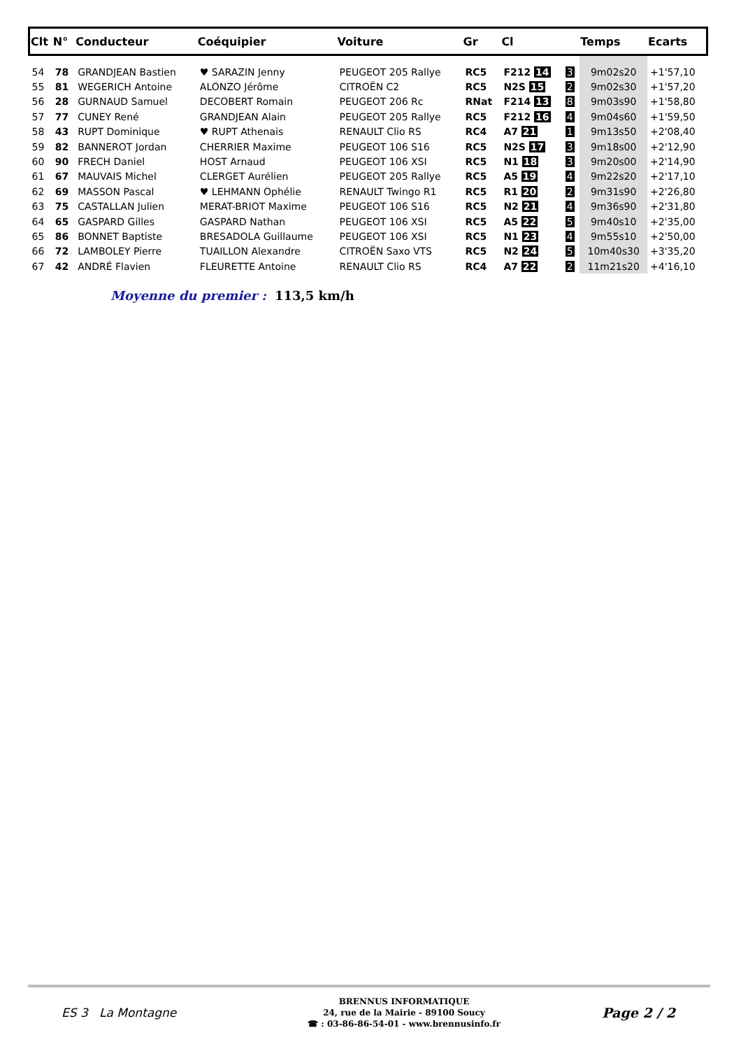| Clt | N° | Conducteur | Coéquipier | Voiture | Gr | Cl | | Temps | Ecarts |
| --- | --- | --- | --- | --- | --- | --- | --- | --- | --- |
| 54 | 78 | GRANDJEAN Bastien | ♥ SARAZIN Jenny | PEUGEOT 205 Rallye | RC5 | F212 14 | 3 | 9m02s20 | +1'57,10 |
| 55 | 81 | WEGERICH Antoine | ALONZO Jérôme | CITROËN C2 | RC5 | N2S 15 | 2 | 9m02s30 | +1'57,20 |
| 56 | 28 | GURNAUD Samuel | DECOBERT Romain | PEUGEOT 206 Rc | RNat | F214 13 | 8 | 9m03s90 | +1'58,80 |
| 57 | 77 | CUNEY René | GRANDJEAN Alain | PEUGEOT 205 Rallye | RC5 | F212 16 | 4 | 9m04s60 | +1'59,50 |
| 58 | 43 | RUPT Dominique | ♥ RUPT Athenais | RENAULT Clio RS | RC4 | A7 21 | 1 | 9m13s50 | +2'08,40 |
| 59 | 82 | BANNEROT Jordan | CHERRIER Maxime | PEUGEOT 106 S16 | RC5 | N2S 17 | 3 | 9m18s00 | +2'12,90 |
| 60 | 90 | FRECH Daniel | HOST Arnaud | PEUGEOT 106 XSI | RC5 | N1 18 | 3 | 9m20s00 | +2'14,90 |
| 61 | 67 | MAUVAIS Michel | CLERGET Aurélien | PEUGEOT 205 Rallye | RC5 | A5 19 | 4 | 9m22s20 | +2'17,10 |
| 62 | 69 | MASSON Pascal | ♥ LEHMANN Ophélie | RENAULT Twingo R1 | RC5 | R1 20 | 2 | 9m31s90 | +2'26,80 |
| 63 | 75 | CASTALLAN Julien | MERAT-BRIOT Maxime | PEUGEOT 106 S16 | RC5 | N2 21 | 4 | 9m36s90 | +2'31,80 |
| 64 | 65 | GASPARD Gilles | GASPARD Nathan | PEUGEOT 106 XSI | RC5 | A5 22 | 5 | 9m40s10 | +2'35,00 |
| 65 | 86 | BONNET Baptiste | BRESADOLA Guillaume | PEUGEOT 106 XSI | RC5 | N1 23 | 4 | 9m55s10 | +2'50,00 |
| 66 | 72 | LAMBOLEY Pierre | TUAILLON Alexandre | CITROËN Saxo VTS | RC5 | N2 24 | 5 | 10m40s30 | +3'35,20 |
| 67 | 42 | ANDRÉ Flavien | FLEURETTE Antoine | RENAULT Clio RS | RC4 | A7 22 | 2 | 11m21s20 | +4'16,10 |
Moyenne du premier : 113,5 km/h
ES 3 La Montagne
BRENNUS INFORMATIQUE
24, rue de la Mairie - 89100 Soucy
☎ : 03-86-86-54-01 - www.brennusinfo.fr
Page 2 / 2